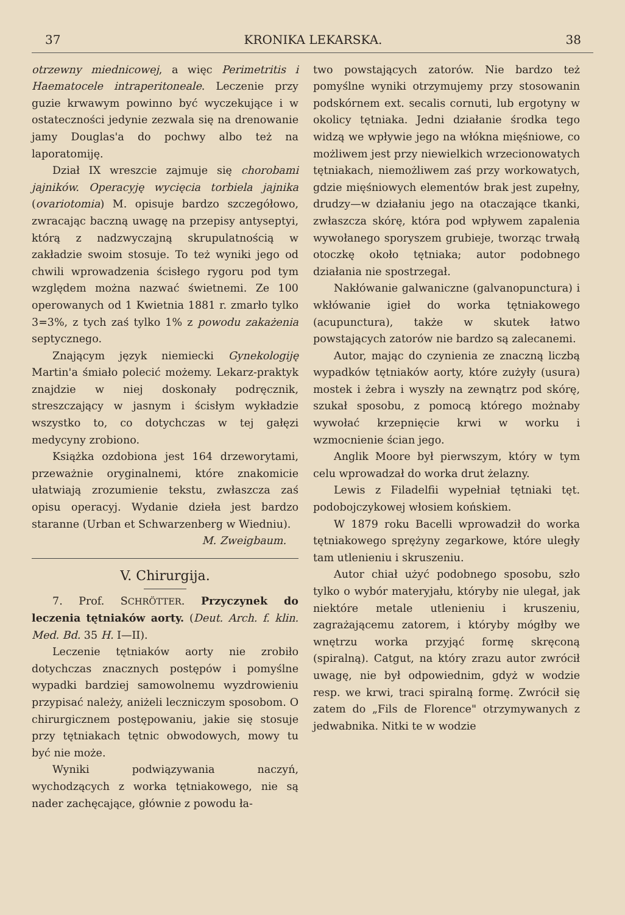37 KRONIKA LEKARSKA. 38
otrzewny miednicowej, a więc Perimetritis i Haematocele intraperitoneale. Leczenie przy guzie krwawym powinno być wyczekujące i w ostateczności jedynie zezwala się na drenowanie jamy Douglas'a do pochwy albo też na laporatomiję.
Dział IX wreszcie zajmuje się chorobami jajników. Operacyję wycięcia torbiela jajnika (ovariotomia) M. opisuje bardzo szczegółowo, zwracając baczną uwagę na przepisy antyseptyi, którą z nadzwyczajną skrupulatnością w zakładzie swoim stosuje. To też wyniki jego od chwili wprowadzenia ścisłego rygoru pod tym względem można nazwać świetnemi. Ze 100 operowanych od 1 Kwietnia 1881 r. zmarło tylko 3=3%, z tych zaś tylko 1% z powodu zakażenia septycznego.
Znającym język niemiecki Gynekologiję Martin'a śmiało polecić możemy. Lekarz-praktyk znajdzie w niej doskonały podręcznik, streszczający w jasnym i ścisłym wykładzie wszystko to, co dotychczas w tej gałęzi medycyny zrobiono.
Książka ozdobiona jest 164 drzeworytami, przeważnie oryginalnemi, które znakomicie ułatwiają zrozumienie tekstu, zwłaszcza zaś opisu operacyj. Wydanie dzieła jest bardzo staranne (Urban et Schwarzenberg w Wiedniu).
M. Zweigbaum.
V. Chirurgija.
7. Prof. SCHRÖTTER. Przyczynek do leczenia tętniaków aorty. (Deut. Arch. f. klin. Med. Bd. 35 H. I—II).
Leczenie tętniaków aorty nie zrobiło dotychczas znacznych postępów i pomyślne wypadki bardziej samowolnemu wyzdrowieniu przypisać należy, aniżeli leczniczym sposobom. O chirurgicznem postępowaniu, jakie się stosuje przy tętniakach tętnic obwodowych, mowy tu być nie może.
Wyniki podwiązywania naczyń, wychodzących z worka tętniakowego, nie są nader zachęcające, głównie z powodu ła-
two powstających zatorów. Nie bardzo też pomyślne wyniki otrzymujemy przy stosowanin podskórnem ext. secalis cornuti, lub ergotyny w okolicy tętniaka. Jedni działanie środka tego widzą we wpływie jego na włókna mięśniowe, co możliwem jest przy niewielkich wrzecionowatych tętniakach, niemożliwem zaś przy workowatych, gdzie mięśniowych elementów brak jest zupełny, drudzy—w działaniu jego na otaczające tkanki, zwłaszcza skórę, która pod wpływem zapalenia wywołanego sporyszem grubieje, tworząc trwałą otoczkę około tętniaka; autor podobnego działania nie spostrzegał.
Nakłówanie galwaniczne (galvanopunctura) i wkłówanie igieł do worka tętniakowego (acupunctura), także w skutek łatwo powstających zatorów nie bardzo są zalecanemi.
Autor, mając do czynienia ze znaczną liczbą wypadków tętniaków aorty, które zużyły (usura) mostek i żebra i wyszły na zewnątrz pod skórę, szukał sposobu, z pomocą którego możnaby wywołać krzepnięcie krwi w worku i wzmocnienie ścian jego.
Anglik Moore był pierwszym, który w tym celu wprowadzał do worka drut żelazny.
Lewis z Filadelfii wypełniał tętniaki tęt. podobojczykowej włosiem końskiem.
W 1879 roku Bacelli wprowadził do worka tętniakowego sprężyny zegarkowe, które uległy tam utlenieniu i skruszeniu.
Autor chiał użyć podobnego sposobu, szło tylko o wybór materyjału, któryby nie ulegał, jak niektóre metale utlenieniu i kruszeniu, zagrażającemu zatorem, i któryby mógłby we wnętrzu worka przyjąć formę skręconą (spiralną). Catgut, na który zrazu autor zwrócił uwagę, nie był odpowiednim, gdyż w wodzie resp. we krwi, traci spiralną formę. Zwrócił się zatem do „Fils de Florence" otrzymywanych z jedwabnika. Nitki te w wodzie